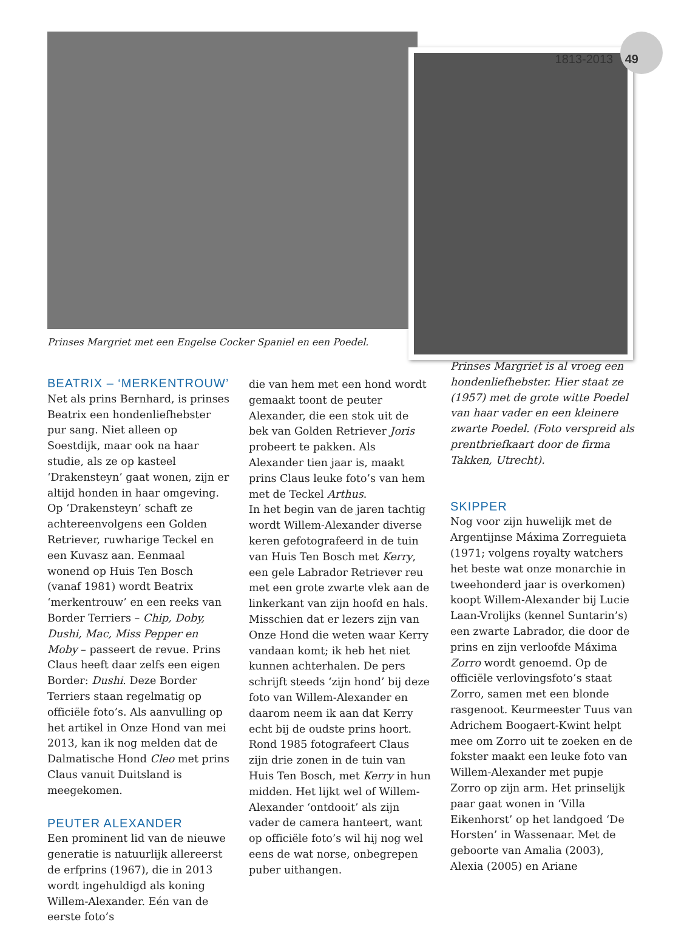1813-2013 49
Prinses Margriet met een Engelse Cocker Spaniel en een Poedel.
BEATRIX – ‘MERKENTROUW’
Net als prins Bernhard, is prinses Beatrix een hondenliefhebster pur sang. Niet alleen op Soestdijk, maar ook na haar studie, als ze op kasteel ‘Drakensteyn’ gaat wonen, zijn er altijd honden in haar omgeving. Op ‘Drakensteyn’ schaft ze achtereenvolgens een Golden Retriever, ruwharige Teckel en een Kuvasz aan. Eenmaal wonend op Huis Ten Bosch (vanaf 1981) wordt Beatrix ‘merkentrouw’ en een reeks van Border Terriers – Chip, Doby, Dushi, Mac, Miss Pepper en Moby – passeert de revue. Prins Claus heeft daar zelfs een eigen Border: Dushi. Deze Border Terriers staan regelmatig op officiële foto’s. Als aanvulling op het artikel in Onze Hond van mei 2013, kan ik nog melden dat de Dalmatische Hond Cleo met prins Claus vanuit Duitsland is meegekomen.
PEUTER ALEXANDER
Een prominent lid van de nieuwe generatie is natuurlijk allereerst de erfprins (1967), die in 2013 wordt ingehuldigd als koning Willem-Alexander. Eén van de eerste foto’s
die van hem met een hond wordt gemaakt toont de peuter Alexander, die een stok uit de bek van Golden Retriever Joris probeert te pakken. Als Alexander tien jaar is, maakt prins Claus leuke foto’s van hem met de Teckel Arthus.
In het begin van de jaren tachtig wordt Willem-Alexander diverse keren gefotografeerd in de tuin van Huis Ten Bosch met Kerry, een gele Labrador Retriever reu met een grote zwarte vlek aan de linkerkant van zijn hoofd en hals. Misschien dat er lezers zijn van Onze Hond die weten waar Kerry vandaan komt; ik heb het niet kunnen achterhalen. De pers schrijft steeds ‘zijn hond’ bij deze foto van Willem-Alexander en daarom neem ik aan dat Kerry echt bij de oudste prins hoort. Rond 1985 fotografeert Claus zijn drie zonen in de tuin van Huis Ten Bosch, met Kerry in hun midden. Het lijkt wel of Willem-Alexander ‘ontdooit’ als zijn vader de camera hanteert, want op officiële foto’s wil hij nog wel eens de wat norse, onbegrepen puber uithangen.
Prinses Margriet is al vroeg een hondenliefhebster. Hier staat ze (1957) met de grote witte Poedel van haar vader en een kleinere zwarte Poedel. (Foto verspreid als prentbriefkaart door de firma Takken, Utrecht).
SKIPPER
Nog voor zijn huwelijk met de Argentijnse Máxima Zorreguieta (1971; volgens royalty watchers het beste wat onze monarchie in tweehonderd jaar is overkomen) koopt Willem-Alexander bij Lucie Laan-Vrolijks (kennel Suntarin’s) een zwarte Labrador, die door de prins en zijn verloofde Máxima Zorro wordt genoemd. Op de officiële verlovingsfoto’s staat Zorro, samen met een blonde rasgenoot. Keurmeester Tuus van Adrichem Boogaert-Kwint helpt mee om Zorro uit te zoeken en de fokster maakt een leuke foto van Willem-Alexander met pupje Zorro op zijn arm. Het prinselijk paar gaat wonen in ‘Villa Eikenhorst’ op het landgoed ‘De Horsten’ in Wassenaar. Met de geboorte van Amalia (2003), Alexia (2005) en Ariane